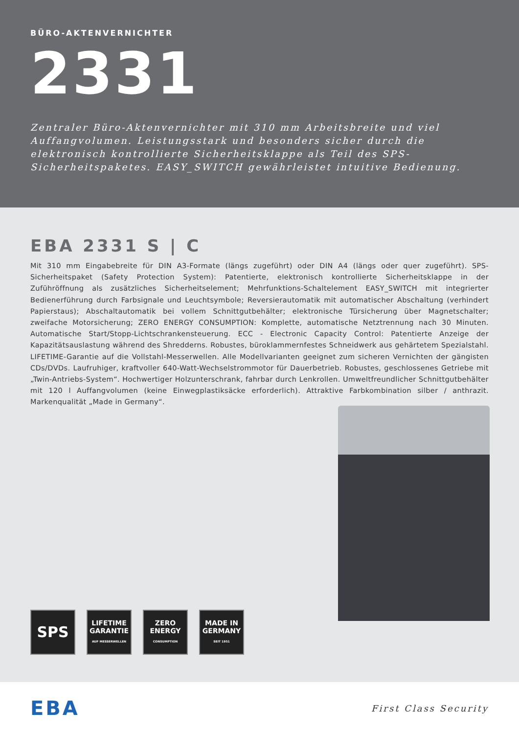BÜRO-AKTENVERNICHTER
2331
Zentraler Büro-Aktenvernichter mit 310 mm Arbeitsbreite und viel Auffangvolumen. Leistungsstark und besonders sicher durch die elektronisch kontrollierte Sicherheitsklappe als Teil des SPS-Sicherheitspaketes. EASY_SWITCH gewährleistet intuitive Bedienung.
EBA 2331 S | C
Mit 310 mm Eingabebreite für DIN A3-Formate (längs zugeführt) oder DIN A4 (längs oder quer zugeführt). SPS-Sicherheitspaket (Safety Protection System): Patentierte, elektronisch kontrollierte Sicherheitsklappe in der Zuführöffnung als zusätzliches Sicherheitselement; Mehrfunktions-Schaltelement EASY_SWITCH mit integrierter Bedienerführung durch Farbsignale und Leuchtsymbole; Reversierautomatik mit automatischer Abschaltung (verhindert Papierstaus); Abschaltautomatik bei vollem Schnittgutbehälter; elektronische Türsicherung über Magnetschalter; zweifache Motorsicherung; ZERO ENERGY CONSUMPTION: Komplette, automatische Netztrennung nach 30 Minuten. Automatische Start/Stopp-Lichtschrankensteuerung. ECC - Electronic Capacity Control: Patentierte Anzeige der Kapazitätsauslastung während des Shredderns. Robustes, büroklammernfestes Schneidwerk aus gehärtetem Spezialstahl. LIFETIME-Garantie auf die Vollstahl-Messerwellen. Alle Modellvarianten geeignet zum sicheren Vernichten der gängisten CDs/DVDs. Laufruhiger, kraftvoller 640-Watt-Wechselstrommotor für Dauerbetrieb. Robustes, geschlossenes Getriebe mit „Twin-Antriebs-System“. Hochwertiger Holzunterschrank, fahrbar durch Lenkrollen. Umweltfreundlicher Schnittgutbehälter mit 120 l Auffangvolumen (keine Einwegplastiksäcke erforderlich). Attraktive Farbkombination silber / anthrazit. Markenqualität „Made in Germany“.
SPS
LIFETIME
GARANTIE
AUF MESSERWELLEN
ZERO
ENERGY
CONSUMPTION
MADE IN
GERMANY
SEIT 1951
EBA
First Class Security